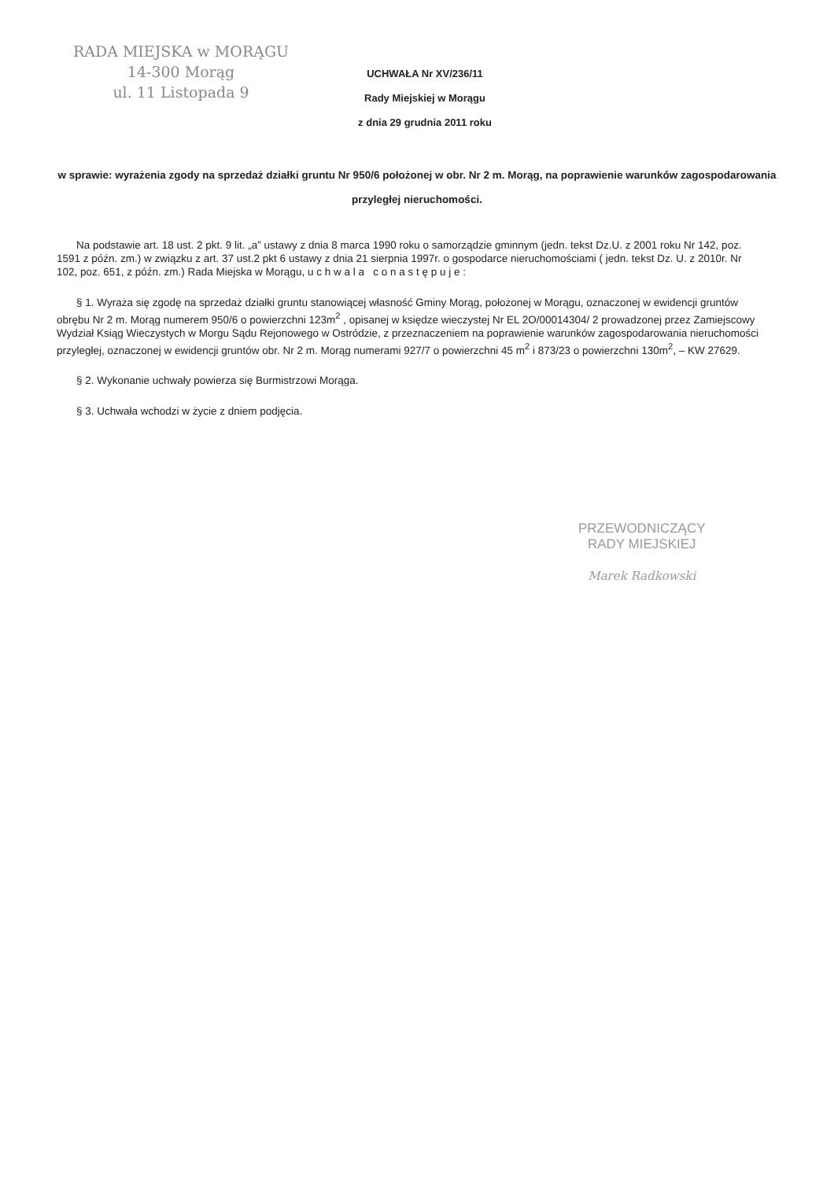RADA MIEJSKA w MORĄGU
14-300 Morąg
ul. 11 Listopada 9
UCHWAŁA Nr XV/236/11
Rady Miejskiej w Morągu
z dnia 29 grudnia 2011 roku
w sprawie: wyrażenia zgody na sprzedaż działki gruntu Nr 950/6 położonej w obr. Nr 2 m. Morąg, na poprawienie warunków zagospodarowania przyległej nieruchomości.
Na podstawie art. 18 ust. 2 pkt. 9 lit. „a” ustawy z dnia 8 marca 1990 roku o samorządzie gminnym (jedn. tekst Dz.U. z 2001 roku Nr 142, poz. 1591 z późn. zm.) w związku z art. 37 ust.2 pkt 6 ustawy z dnia 21 sierpnia 1997r. o gospodarce nieruchomościami ( jedn. tekst Dz. U. z 2010r. Nr 102, poz. 651, z późn. zm.) Rada Miejska w Morągu, u c h w a l a c o n a s t ę p u j e :
§ 1. Wyraża się zgodę na sprzedaż działki gruntu stanowiącej własność Gminy Morąg, położonej w Morągu, oznaczonej w ewidencji gruntów obrębu Nr 2 m. Morąg numerem 950/6 o powierzchni 123m<sup>2</sup> , opisanej w księdze wieczystej Nr EL 2O/00014304/ 2 prowadzonej przez Zamiejscowy Wydział Ksiąg Wieczystych w Morgu Sądu Rejonowego w Ostródzie, z przeznaczeniem na poprawienie warunków zagospodarowania nieruchomości przyległej, oznaczonej w ewidencji gruntów obr. Nr 2 m. Morąg numerami 927/7 o powierzchni 45 m<sup>2</sup> i 873/23 o powierzchni 130m<sup>2</sup>, – KW 27629.
§ 2. Wykonanie uchwały powierza się Burmistrzowi Morąga.
§ 3. Uchwała wchodzi w życie z dniem podjęcia.
PRZEWODNICZĄCY
RADY MIEJSKIEJ
Marek Radkowski